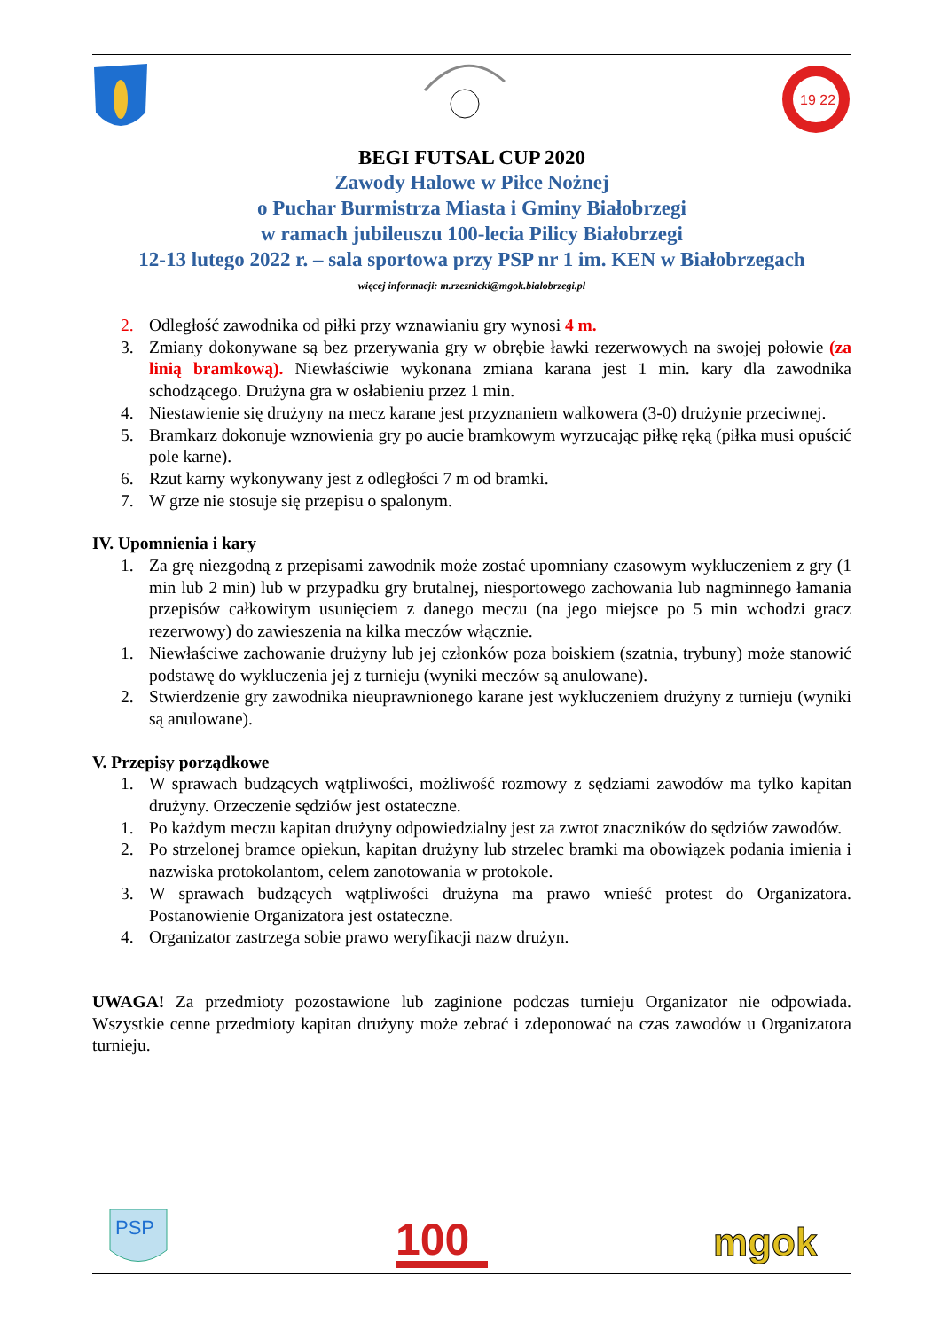19 22
BEGI FUTSAL CUP 2020
Zawody Halowe w Piłce Nożnej
o Puchar Burmistrza Miasta i Gminy Białobrzegi
w ramach jubileuszu 100-lecia Pilicy Białobrzegi
12-13 lutego 2022 r. – sala sportowa przy PSP nr 1 im. KEN w Białobrzegach
więcej informacji: m.rzeznicki@mgok.bialobrzegi.pl
2. Odległość zawodnika od piłki przy wznawianiu gry wynosi 4 m.
3. Zmiany dokonywane są bez przerywania gry w obrębie ławki rezerwowych na swojej połowie (za linią bramkową). Niewłaściwie wykonana zmiana karana jest 1 min. kary dla zawodnika schodzącego. Drużyna gra w osłabieniu przez 1 min.
4. Niestawienie się drużyny na mecz karane jest przyznaniem walkowera (3-0) drużynie przeciwnej.
5. Bramkarz dokonuje wznowienia gry po aucie bramkowym wyrzucając piłkę ręką (piłka musi opuścić pole karne).
6. Rzut karny wykonywany jest z odległości 7 m od bramki.
7. W grze nie stosuje się przepisu o spalonym.
IV. Upomnienia i kary
1. Za grę niezgodną z przepisami zawodnik może zostać upomniany czasowym wykluczeniem z gry (1 min lub 2 min) lub w przypadku gry brutalnej, niesportowego zachowania lub nagminnego łamania przepisów całkowitym usunięciem z danego meczu (na jego miejsce po 5 min wchodzi gracz rezerwowy) do zawieszenia na kilka meczów włącznie.
1. Niewłaściwe zachowanie drużyny lub jej członków poza boiskiem (szatnia, trybuny) może stanowić podstawę do wykluczenia jej z turnieju (wyniki meczów są anulowane).
2. Stwierdzenie gry zawodnika nieuprawnionego karane jest wykluczeniem drużyny z turnieju (wyniki są anulowane).
V. Przepisy porządkowe
1. W sprawach budzących wątpliwości, możliwość rozmowy z sędziami zawodów ma tylko kapitan drużyny. Orzeczenie sędziów jest ostateczne.
1. Po każdym meczu kapitan drużyny odpowiedzialny jest za zwrot znaczników do sędziów zawodów.
2. Po strzelonej bramce opiekun, kapitan drużyny lub strzelec bramki ma obowiązek podania imienia i nazwiska protokolantom, celem zanotowania w protokole.
3. W sprawach budzących wątpliwości drużyna ma prawo wnieść protest do Organizatora. Postanowienie Organizatora jest ostateczne.
4. Organizator zastrzega sobie prawo weryfikacji nazw drużyn.
UWAGA! Za przedmioty pozostawione lub zaginione podczas turnieju Organizator nie odpowiada. Wszystkie cenne przedmioty kapitan drużyny może zebrać i zdeponować na czas zawodów u Organizatora turnieju.
PSP
100
mgok